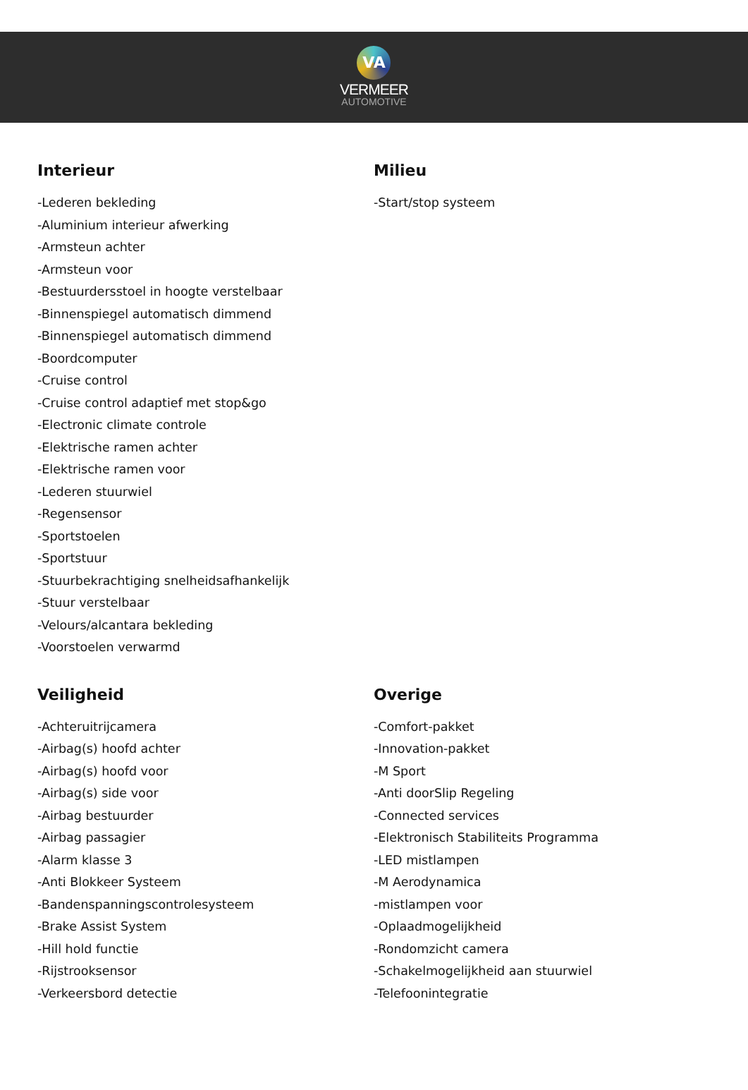VA
VERMEER
AUTOMOTIVE
Interieur
-Lederen bekleding
-Aluminium interieur afwerking
-Armsteun achter
-Armsteun voor
-Bestuurdersstoel in hoogte verstelbaar
-Binnenspiegel automatisch dimmend
-Binnenspiegel automatisch dimmend
-Boordcomputer
-Cruise control
-Cruise control adaptief met stop&go
-Electronic climate controle
-Elektrische ramen achter
-Elektrische ramen voor
-Lederen stuurwiel
-Regensensor
-Sportstoelen
-Sportstuur
-Stuurbekrachtiging snelheidsafhankelijk
-Stuur verstelbaar
-Velours/alcantara bekleding
-Voorstoelen verwarmd
Milieu
-Start/stop systeem
Veiligheid
-Achteruitrijcamera
-Airbag(s) hoofd achter
-Airbag(s) hoofd voor
-Airbag(s) side voor
-Airbag bestuurder
-Airbag passagier
-Alarm klasse 3
-Anti Blokkeer Systeem
-Bandenspanningscontrolesysteem
-Brake Assist System
-Hill hold functie
-Rijstrooksensor
-Verkeersbord detectie
Overige
-Comfort-pakket
-Innovation-pakket
-M Sport
-Anti doorSlip Regeling
-Connected services
-Elektronisch Stabiliteits Programma
-LED mistlampen
-M Aerodynamica
-mistlampen voor
-Oplaadmogelijkheid
-Rondomzicht camera
-Schakelmogelijkheid aan stuurwiel
-Telefoonintegratie